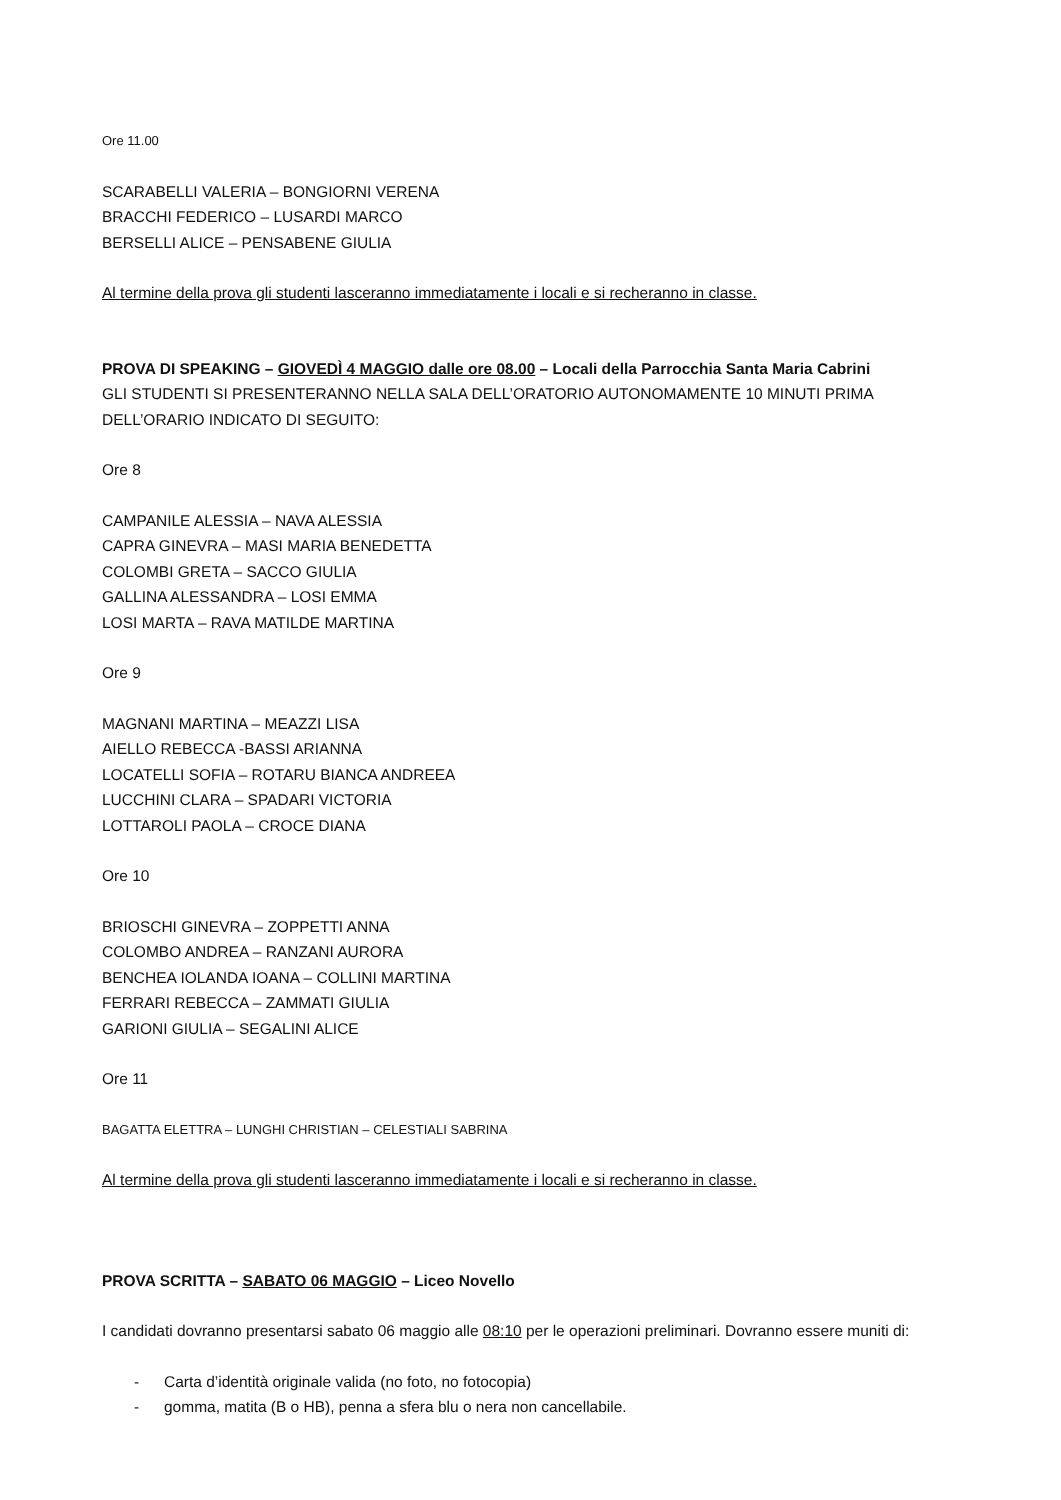Ore 11.00
SCARABELLI VALERIA – BONGIORNI VERENA
BRACCHI FEDERICO – LUSARDI MARCO
BERSELLI ALICE – PENSABENE GIULIA
Al termine della prova gli studenti lasceranno immediatamente i locali e si recheranno in classe.
PROVA DI SPEAKING – GIOVEDÌ 4 MAGGIO dalle ore 08.00 – Locali della Parrocchia Santa Maria Cabrini
GLI STUDENTI SI PRESENTERANNO NELLA SALA DELL’ORATORIO AUTONOMAMENTE 10 MINUTI PRIMA DELL’ORARIO INDICATO DI SEGUITO:
Ore 8
CAMPANILE ALESSIA – NAVA ALESSIA
CAPRA GINEVRA – MASI MARIA BENEDETTA
COLOMBI GRETA – SACCO GIULIA
GALLINA ALESSANDRA – LOSI EMMA
LOSI MARTA – RAVA MATILDE MARTINA
Ore 9
MAGNANI MARTINA – MEAZZI LISA
AIELLO REBECCA -BASSI ARIANNA
LOCATELLI SOFIA – ROTARU BIANCA ANDREEA
LUCCHINI CLARA – SPADARI VICTORIA
LOTTAROLI PAOLA – CROCE DIANA
Ore 10
BRIOSCHI GINEVRA – ZOPPETTI ANNA
COLOMBO ANDREA – RANZANI AURORA
BENCHEA IOLANDA IOANA – COLLINI MARTINA
FERRARI REBECCA – ZAMMATI GIULIA
GARIONI GIULIA – SEGALINI ALICE
Ore 11
BAGATTA ELETTRA – LUNGHI CHRISTIAN – CELESTIALI SABRINA
Al termine della prova gli studenti lasceranno immediatamente i locali e si recheranno in classe.
PROVA SCRITTA – SABATO 06 MAGGIO – Liceo Novello
I candidati dovranno presentarsi sabato 06 maggio alle 08:10 per le operazioni preliminari. Dovranno essere muniti di:
- Carta d’identità originale valida (no foto, no fotocopia)
- gomma, matita (B o HB), penna a sfera blu o nera non cancellabile.